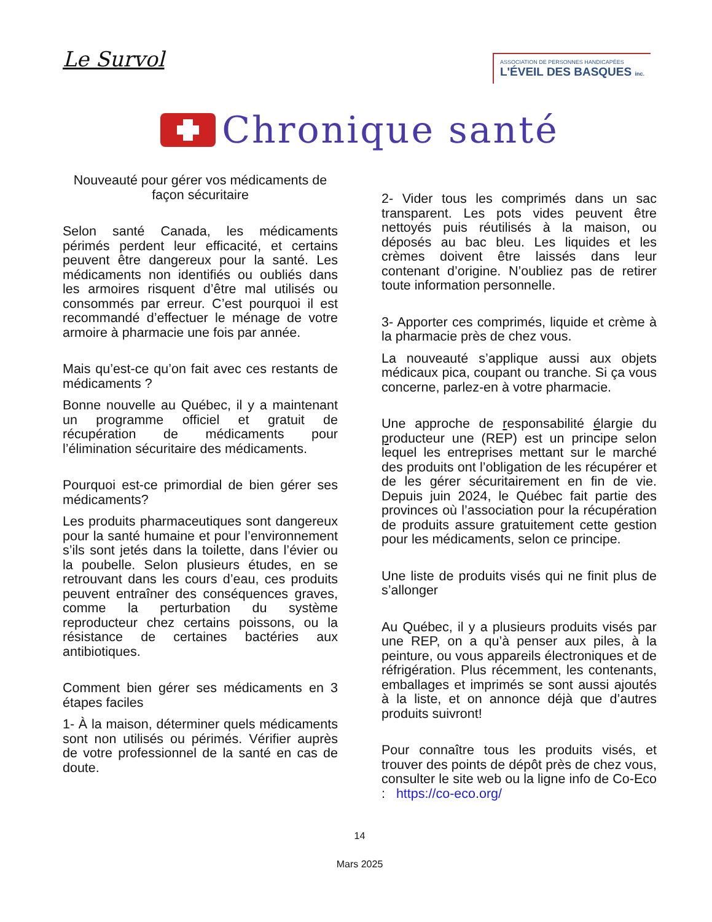Le Survol
ASSOCIATION DE PERSONNES HANDICAPÉES
L'ÉVEIL DES BASQUES inc.
Chronique santé
Nouveauté pour gérer vos médicaments de façon sécuritaire
Selon santé Canada, les médicaments périmés perdent leur efficacité, et certains peuvent être dangereux pour la santé. Les médicaments non identifiés ou oubliés dans les armoires risquent d’être mal utilisés ou consommés par erreur. C’est pourquoi il est recommandé d’effectuer le ménage de votre armoire à pharmacie une fois par année.
Mais qu’est-ce qu’on fait avec ces restants de médicaments ?
Bonne nouvelle au Québec, il y a maintenant un programme officiel et gratuit de récupération de médicaments pour l’élimination sécuritaire des médicaments.
Pourquoi est-ce primordial de bien gérer ses médicaments?
Les produits pharmaceutiques sont dangereux pour la santé humaine et pour l’environnement s’ils sont jetés dans la toilette, dans l’évier ou la poubelle. Selon plusieurs études, en se retrouvant dans les cours d’eau, ces produits peuvent entraîner des conséquences graves, comme la perturbation du système reproducteur chez certains poissons, ou la résistance de certaines bactéries aux antibiotiques.
Comment bien gérer ses médicaments en 3 étapes faciles
1- À la maison, déterminer quels médicaments sont non utilisés ou périmés. Vérifier auprès de votre professionnel de la santé en cas de doute.
2- Vider tous les comprimés dans un sac transparent. Les pots vides peuvent être nettoyés puis réutilisés à la maison, ou déposés au bac bleu. Les liquides et les crèmes doivent être laissés dans leur contenant d’origine. N’oubliez pas de retirer toute information personnelle.
3- Apporter ces comprimés, liquide et crème à la pharmacie près de chez vous.
La nouveauté s’applique aussi aux objets médicaux pica, coupant ou tranche. Si ça vous concerne, parlez-en à votre pharmacie.
Une approche de responsabilité élargie du producteur une (REP) est un principe selon lequel les entreprises mettant sur le marché des produits ont l’obligation de les récupérer et de les gérer sécuritairement en fin de vie. Depuis juin 2024, le Québec fait partie des provinces où l’association pour la récupération de produits assure gratuitement cette gestion pour les médicaments, selon ce principe.
Une liste de produits visés qui ne finit plus de s’allonger
Au Québec, il y a plusieurs produits visés par une REP, on a qu’à penser aux piles, à la peinture, ou vous appareils électroniques et de réfrigération. Plus récemment, les contenants, emballages et imprimés se sont aussi ajoutés à la liste, et on annonce déjà que d’autres produits suivront!
Pour connaître tous les produits visés, et trouver des points de dépôt près de chez vous, consulter le site web ou la ligne info de Co-Eco : https://co-eco.org/
14
Mars 2025